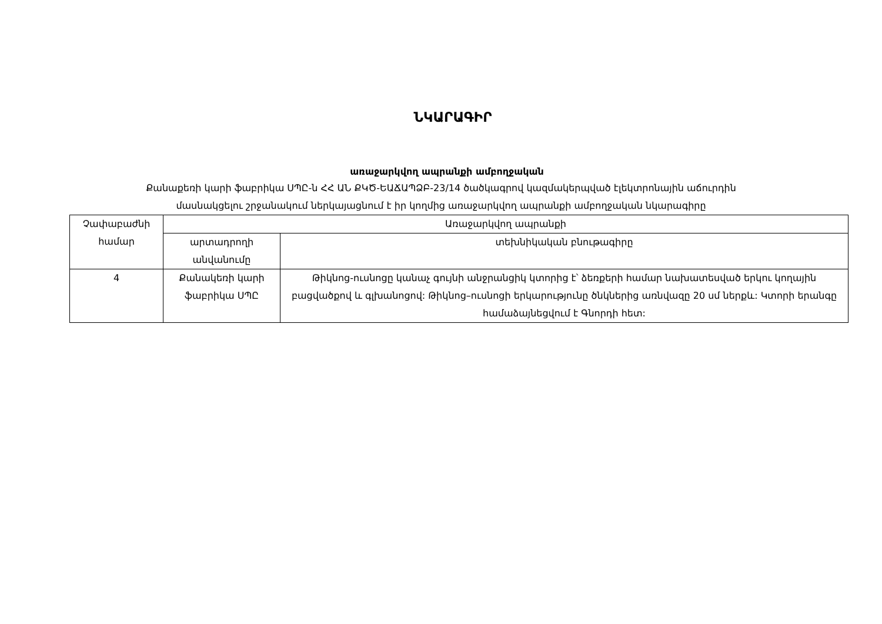ՆԿԱՐԱԳԻՐ
առաջարկվող ապրանքի ամբողջական
Քանաքեռի կարի ֆաբրիկա ՍՊԸ-ն ՀՀ ԱՆ ՔԿԾ-ԵԱՃԱՊՁԲ-23/14 ծածկագրով կազմակերպված էլեկտրոնային աճուրդին
մասնակցելու շրջանակում ներկայացնում է իր կողմից առաջարկվող ապրանքի ամբողջական նկարագիրը
| Չափաբաժնի համար | Առաջարկվող ապրանքի | |
| --- | --- | --- |
| | արտադրողի անվանումը | տեխնիկական բնութագիրը |
| 4 | Քանակեռի կարի ֆաբրիկա ՍՊԸ | Թիկնոց-ուսնոցը կանաչ գույնի անջրանցիկ կտորից է՝ ձեռքերի համար նախատեսված երկու կողային բացվածքով և գլխանոցով: Թիկնոց–ուսնոցի երկարությունը ծնկներից առնվազը 20 սմ ներքև: Կտորի երանգը համաձայնեցվում է Գնորդի հետ: |